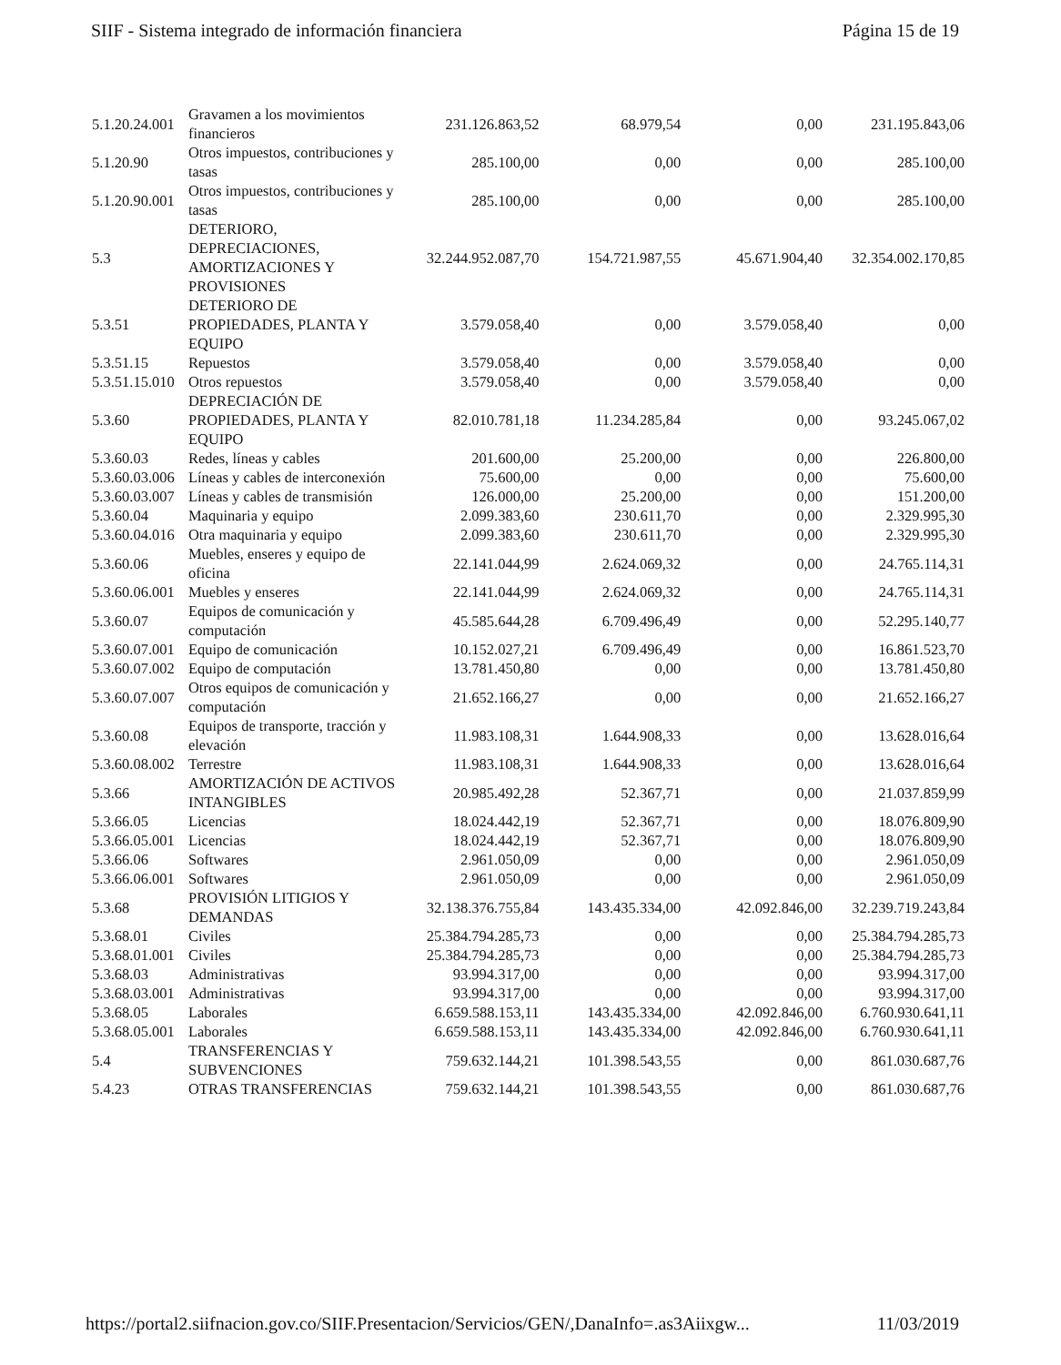SIIF - Sistema integrado de información financiera Página 15 de 19
| 5.1.20.24.001 | Gravamen a los movimientos financieros | 231.126.863,52 | 68.979,54 | 0,00 | 231.195.843,06 |
| 5.1.20.90 | Otros impuestos, contribuciones y tasas | 285.100,00 | 0,00 | 0,00 | 285.100,00 |
| 5.1.20.90.001 | Otros impuestos, contribuciones y tasas | 285.100,00 | 0,00 | 0,00 | 285.100,00 |
| 5.3 | DETERIORO, DEPRECIACIONES, AMORTIZACIONES Y PROVISIONES | 32.244.952.087,70 | 154.721.987,55 | 45.671.904,40 | 32.354.002.170,85 |
| 5.3.51 | DETERIORO DE PROPIEDADES, PLANTA Y EQUIPO | 3.579.058,40 | 0,00 | 3.579.058,40 | 0,00 |
| 5.3.51.15 | Repuestos | 3.579.058,40 | 0,00 | 3.579.058,40 | 0,00 |
| 5.3.51.15.010 | Otros repuestos | 3.579.058,40 | 0,00 | 3.579.058,40 | 0,00 |
| 5.3.60 | DEPRECIACIÓN DE PROPIEDADES, PLANTA Y EQUIPO | 82.010.781,18 | 11.234.285,84 | 0,00 | 93.245.067,02 |
| 5.3.60.03 | Redes, líneas y cables | 201.600,00 | 25.200,00 | 0,00 | 226.800,00 |
| 5.3.60.03.006 | Líneas y cables de interconexión | 75.600,00 | 0,00 | 0,00 | 75.600,00 |
| 5.3.60.03.007 | Líneas y cables de transmisión | 126.000,00 | 25.200,00 | 0,00 | 151.200,00 |
| 5.3.60.04 | Maquinaria y equipo | 2.099.383,60 | 230.611,70 | 0,00 | 2.329.995,30 |
| 5.3.60.04.016 | Otra maquinaria y equipo | 2.099.383,60 | 230.611,70 | 0,00 | 2.329.995,30 |
| 5.3.60.06 | Muebles, enseres y equipo de oficina | 22.141.044,99 | 2.624.069,32 | 0,00 | 24.765.114,31 |
| 5.3.60.06.001 | Muebles y enseres | 22.141.044,99 | 2.624.069,32 | 0,00 | 24.765.114,31 |
| 5.3.60.07 | Equipos de comunicación y computación | 45.585.644,28 | 6.709.496,49 | 0,00 | 52.295.140,77 |
| 5.3.60.07.001 | Equipo de comunicación | 10.152.027,21 | 6.709.496,49 | 0,00 | 16.861.523,70 |
| 5.3.60.07.002 | Equipo de computación | 13.781.450,80 | 0,00 | 0,00 | 13.781.450,80 |
| 5.3.60.07.007 | Otros equipos de comunicación y computación | 21.652.166,27 | 0,00 | 0,00 | 21.652.166,27 |
| 5.3.60.08 | Equipos de transporte, tracción y elevación | 11.983.108,31 | 1.644.908,33 | 0,00 | 13.628.016,64 |
| 5.3.60.08.002 | Terrestre | 11.983.108,31 | 1.644.908,33 | 0,00 | 13.628.016,64 |
| 5.3.66 | AMORTIZACIÓN DE ACTIVOS INTANGIBLES | 20.985.492,28 | 52.367,71 | 0,00 | 21.037.859,99 |
| 5.3.66.05 | Licencias | 18.024.442,19 | 52.367,71 | 0,00 | 18.076.809,90 |
| 5.3.66.05.001 | Licencias | 18.024.442,19 | 52.367,71 | 0,00 | 18.076.809,90 |
| 5.3.66.06 | Softwares | 2.961.050,09 | 0,00 | 0,00 | 2.961.050,09 |
| 5.3.66.06.001 | Softwares | 2.961.050,09 | 0,00 | 0,00 | 2.961.050,09 |
| 5.3.68 | PROVISIÓN LITIGIOS Y DEMANDAS | 32.138.376.755,84 | 143.435.334,00 | 42.092.846,00 | 32.239.719.243,84 |
| 5.3.68.01 | Civiles | 25.384.794.285,73 | 0,00 | 0,00 | 25.384.794.285,73 |
| 5.3.68.01.001 | Civiles | 25.384.794.285,73 | 0,00 | 0,00 | 25.384.794.285,73 |
| 5.3.68.03 | Administrativas | 93.994.317,00 | 0,00 | 0,00 | 93.994.317,00 |
| 5.3.68.03.001 | Administrativas | 93.994.317,00 | 0,00 | 0,00 | 93.994.317,00 |
| 5.3.68.05 | Laborales | 6.659.588.153,11 | 143.435.334,00 | 42.092.846,00 | 6.760.930.641,11 |
| 5.3.68.05.001 | Laborales | 6.659.588.153,11 | 143.435.334,00 | 42.092.846,00 | 6.760.930.641,11 |
| 5.4 | TRANSFERENCIAS Y SUBVENCIONES | 759.632.144,21 | 101.398.543,55 | 0,00 | 861.030.687,76 |
| 5.4.23 | OTRAS TRANSFERENCIAS | 759.632.144,21 | 101.398.543,55 | 0,00 | 861.030.687,76 |
https://portal2.siifnacion.gov.co/SIIF.Presentacion/Servicios/GEN/,DanaInfo=.as3Aiixgw... 11/03/2019